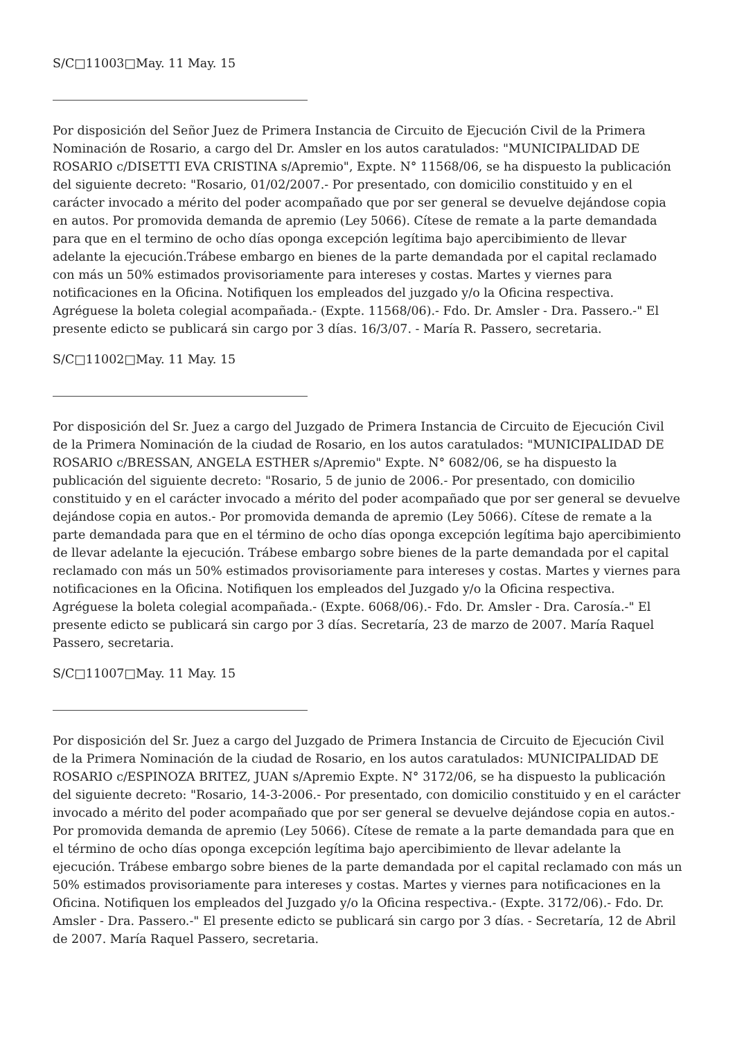S/C□11003□May. 11 May. 15
Por disposición del Señor Juez de Primera Instancia de Circuito de Ejecución Civil de la Primera Nominación de Rosario, a cargo del Dr. Amsler en los autos caratulados: "MUNICIPALIDAD DE ROSARIO c/DISETTI EVA CRISTINA s/Apremio", Expte. N° 11568/06, se ha dispuesto la publicación del siguiente decreto: "Rosario, 01/02/2007.- Por presentado, con domicilio constituido y en el carácter invocado a mérito del poder acompañado que por ser general se devuelve dejándose copia en autos. Por promovida demanda de apremio (Ley 5066). Cítese de remate a la parte demandada para que en el termino de ocho días oponga excepción legítima bajo apercibimiento de llevar adelante la ejecución.Trábese embargo en bienes de la parte demandada por el capital reclamado con más un 50% estimados provisoriamente para intereses y costas. Martes y viernes para notificaciones en la Oficina. Notifiquen los empleados del juzgado y/o la Oficina respectiva. Agréguese la boleta colegial acompañada.- (Expte. 11568/06).- Fdo. Dr. Amsler - Dra. Passero.-" El presente edicto se publicará sin cargo por 3 días. 16/3/07. - María R. Passero, secretaria.
S/C□11002□May. 11 May. 15
Por disposición del Sr. Juez a cargo del Juzgado de Primera Instancia de Circuito de Ejecución Civil de la Primera Nominación de la ciudad de Rosario, en los autos caratulados: "MUNICIPALIDAD DE ROSARIO c/BRESSAN, ANGELA ESTHER s/Apremio" Expte. N° 6082/06, se ha dispuesto la publicación del siguiente decreto: "Rosario, 5 de junio de 2006.- Por presentado, con domicilio constituido y en el carácter invocado a mérito del poder acompañado que por ser general se devuelve dejándose copia en autos.- Por promovida demanda de apremio (Ley 5066). Cítese de remate a la parte demandada para que en el término de ocho días oponga excepción legítima bajo apercibimiento de llevar adelante la ejecución. Trábese embargo sobre bienes de la parte demandada por el capital reclamado con más un 50% estimados provisoriamente para intereses y costas. Martes y viernes para notificaciones en la Oficina. Notifiquen los empleados del Juzgado y/o la Oficina respectiva. Agréguese la boleta colegial acompañada.- (Expte. 6068/06).- Fdo. Dr. Amsler - Dra. Carosía.-" El presente edicto se publicará sin cargo por 3 días. Secretaría, 23 de marzo de 2007. María Raquel Passero, secretaria.
S/C□11007□May. 11 May. 15
Por disposición del Sr. Juez a cargo del Juzgado de Primera Instancia de Circuito de Ejecución Civil de la Primera Nominación de la ciudad de Rosario, en los autos caratulados: MUNICIPALIDAD DE ROSARIO c/ESPINOZA BRITEZ, JUAN s/Apremio Expte. N° 3172/06, se ha dispuesto la publicación del siguiente decreto: "Rosario, 14-3-2006.- Por presentado, con domicilio constituido y en el carácter invocado a mérito del poder acompañado que por ser general se devuelve dejándose copia en autos.- Por promovida demanda de apremio (Ley 5066). Cítese de remate a la parte demandada para que en el término de ocho días oponga excepción legítima bajo apercibimiento de llevar adelante la ejecución. Trábese embargo sobre bienes de la parte demandada por el capital reclamado con más un 50% estimados provisoriamente para intereses y costas. Martes y viernes para notificaciones en la Oficina. Notifiquen los empleados del Juzgado y/o la Oficina respectiva.- (Expte. 3172/06).- Fdo. Dr. Amsler - Dra. Passero.-" El presente edicto se publicará sin cargo por 3 días. - Secretaría, 12 de Abril de 2007. María Raquel Passero, secretaria.